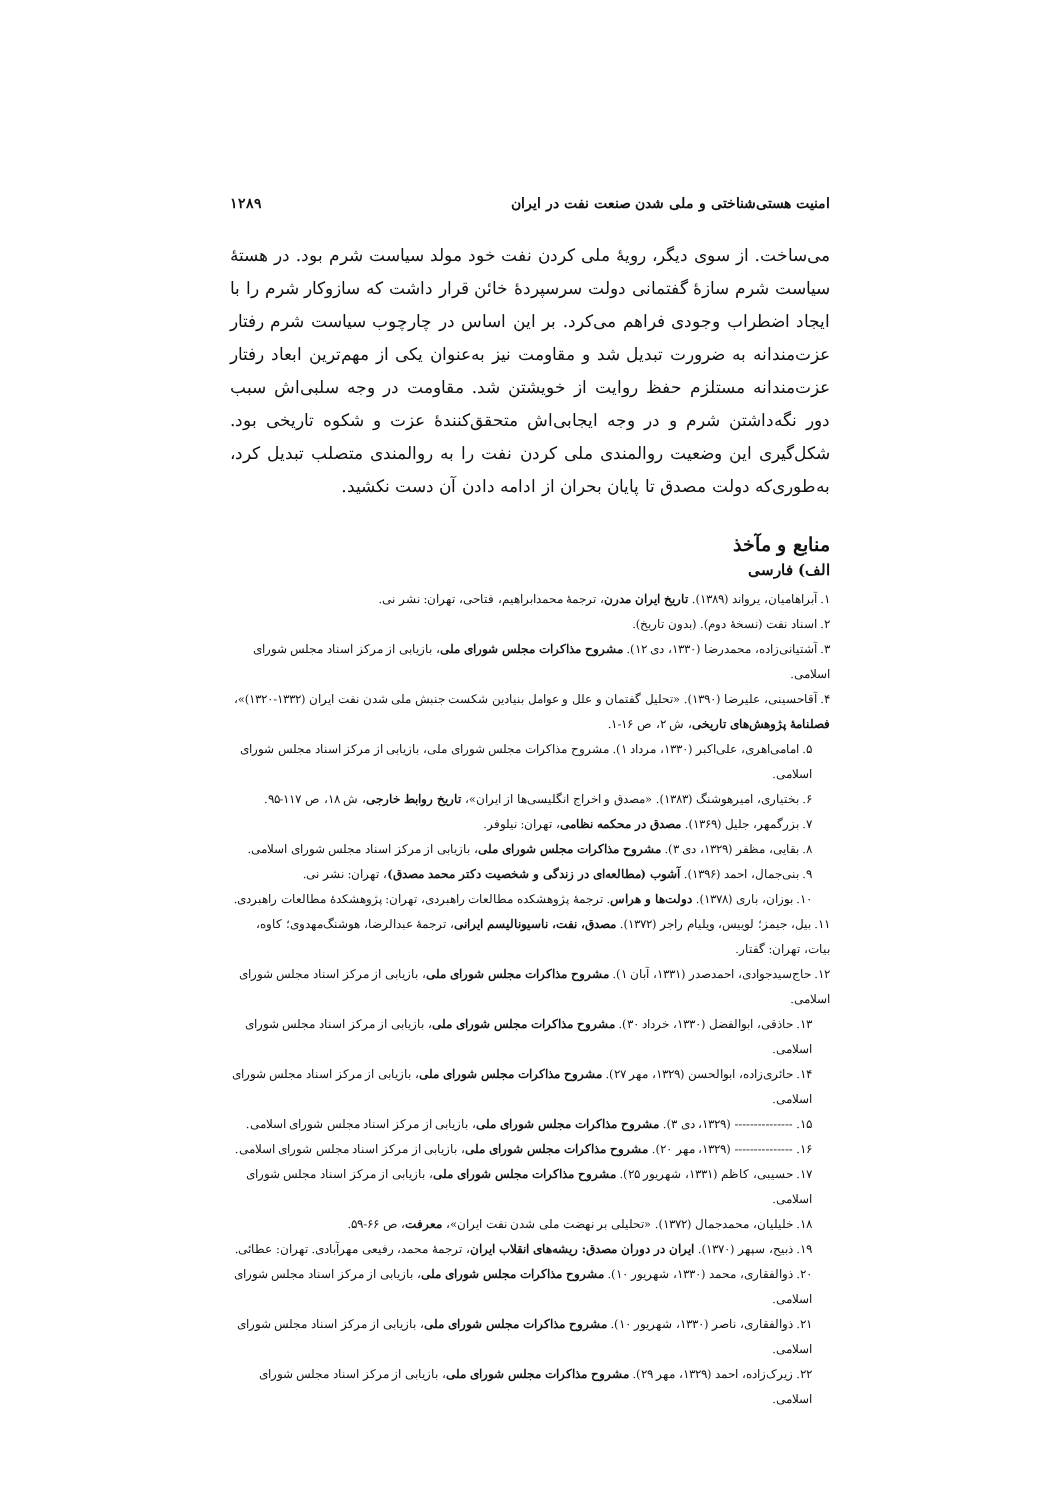امنیت هستی‌شناختی و ملی شدن صنعت نفت در ایران ۱۲۸۹
می‌ساخت. از سوی دیگر، رویهٔ ملی کردن نفت خود مولد سیاست شرم بود. در هستهٔ سیاست شرم سازهٔ گفتمانی دولت سرسپردهٔ خائن قرار داشت که سازوکار شرم را با ایجاد اضطراب وجودی فراهم می‌کرد. بر این اساس در چارچوب سیاست شرم رفتار عزت‌مندانه به ضرورت تبدیل شد و مقاومت نیز به‌عنوان یکی از مهم‌ترین ابعاد رفتار عزت‌مندانه مستلزم حفظ روایت از خویشتن شد. مقاومت در وجه سلبی‌اش سبب دور نگه‌داشتن شرم و در وجه ایجابی‌اش متحقق‌کنندهٔ عزت و شکوه تاریخی بود. شکل‌گیری این وضعیت روالمندی ملی کردن نفت را به روالمندی متصلب تبدیل کرد، به‌طوری‌که دولت مصدق تا پایان بحران از ادامه دادن آن دست نکشید.
منابع و مآخذ
الف) فارسی
۱. آبراهامیان، یرواند (۱۳۸۹). تاریخ ایران مدرن، ترجمهٔ محمدابراهیم، فتاحی، تهران: نشر نی.
۲. اسناد نفت (نسخهٔ دوم). (بدون تاریخ).
۳. آشتیانی‌زاده، محمدرضا (۱۳۳۰، دی ۱۲). مشروح مذاکرات مجلس شورای ملی، بازیابی از مرکز اسناد مجلس شورای اسلامی.
۴. آقاحسینی، علیرضا (۱۳۹۰). «تحلیل گفتمان و علل و عوامل بنیادین شکست جنبش ملی شدن نفت ایران (۱۳۳۲-۱۳۲۰)»، فصلنامهٔ پژوهش‌های تاریخی، ش ۲، ص ۱۶-۱.
۵. امامی‌اهری، علی‌اکبر (۱۳۳۰، مرداد ۱). مشروح مذاکرات مجلس شورای ملی، بازیابی از مرکز اسناد مجلس شورای اسلامی.
۶. بختیاری، امیرهوشنگ (۱۳۸۳). «مصدق و اخراج انگلیسی‌ها از ایران»، تاریخ روابط خارجی، ش ۱۸، ص ۱۱۷-۹۵.
۷. بزرگمهر، جلیل (۱۳۶۹). مصدق در محکمه نظامی، تهران: نیلوفر.
۸. بقایی، مظفر (۱۳۲۹، دی ۳). مشروح مذاکرات مجلس شورای ملی، بازیابی از مرکز اسناد مجلس شورای اسلامی.
۹. بنی‌جمال، احمد (۱۳۹۶). آشوب (مطالعه‌ای در زندگی و شخصیت دکتر محمد مصدق)، تهران: نشر نی.
۱۰. بوزان، باری (۱۳۷۸). دولت‌ها و هراس. ترجمهٔ پژوهشکده مطالعات راهبردی، تهران: پژوهشکدهٔ مطالعات راهبردی.
۱۱. بیل، جیمز؛ لوییس، ویلیام راجر (۱۳۷۲). مصدق، نفت، ناسیونالیسم ایرانی، ترجمهٔ عبدالرضا، هوشنگ‌مهدوی؛ کاوه، بیات، تهران: گفتار.
۱۲. حاج‌سیدجوادی، احمدصدر (۱۳۳۱، آبان ۱). مشروح مذاکرات مجلس شورای ملی، بازیابی از مرکز اسناد مجلس شورای اسلامی.
۱۳. حاذقی، ابوالفضل (۱۳۳۰، خرداد ۳۰). مشروح مذاکرات مجلس شورای ملی، بازیابی از مرکز اسناد مجلس شورای اسلامی.
۱۴. حائری‌زاده، ابوالحسن (۱۳۲۹، مهر ۲۷). مشروح مذاکرات مجلس شورای ملی، بازیابی از مرکز اسناد مجلس شورای اسلامی.
۱۵. --------------- (۱۳۲۹، دی ۳). مشروح مذاکرات مجلس شورای ملی، بازیابی از مرکز اسناد مجلس شورای اسلامی.
۱۶. --------------- (۱۳۲۹، مهر ۲۰). مشروح مذاکرات مجلس شورای ملی، بازیابی از مرکز اسناد مجلس شورای اسلامی.
۱۷. حسیبی، کاظم (۱۳۳۱، شهریور ۲۵). مشروح مذاکرات مجلس شورای ملی، بازیابی از مرکز اسناد مجلس شورای اسلامی.
۱۸. خلیلیان، محمدجمال (۱۳۷۲). «تحلیلی بر نهضت ملی شدن نفت ایران»، معرفت، ص ۶۶-۵۹.
۱۹. ذبیح، سپهر (۱۳۷۰). ایران در دوران مصدق: ریشه‌های انقلاب ایران، ترجمهٔ محمد، رفیعی مهرآبادی. تهران: عطائی.
۲۰. ذوالفقاری، محمد (۱۳۳۰، شهریور ۱۰). مشروح مذاکرات مجلس شورای ملی، بازیابی از مرکز اسناد مجلس شورای اسلامی.
۲۱. ذوالفقاری، ناصر (۱۳۳۰، شهریور ۱۰). مشروح مذاکرات مجلس شورای ملی، بازیابی از مرکز اسناد مجلس شورای اسلامی.
۲۲. زیرک‌زاده، احمد (۱۳۲۹، مهر ۲۹). مشروح مذاکرات مجلس شورای ملی، بازیابی از مرکز اسناد مجلس شورای اسلامی.